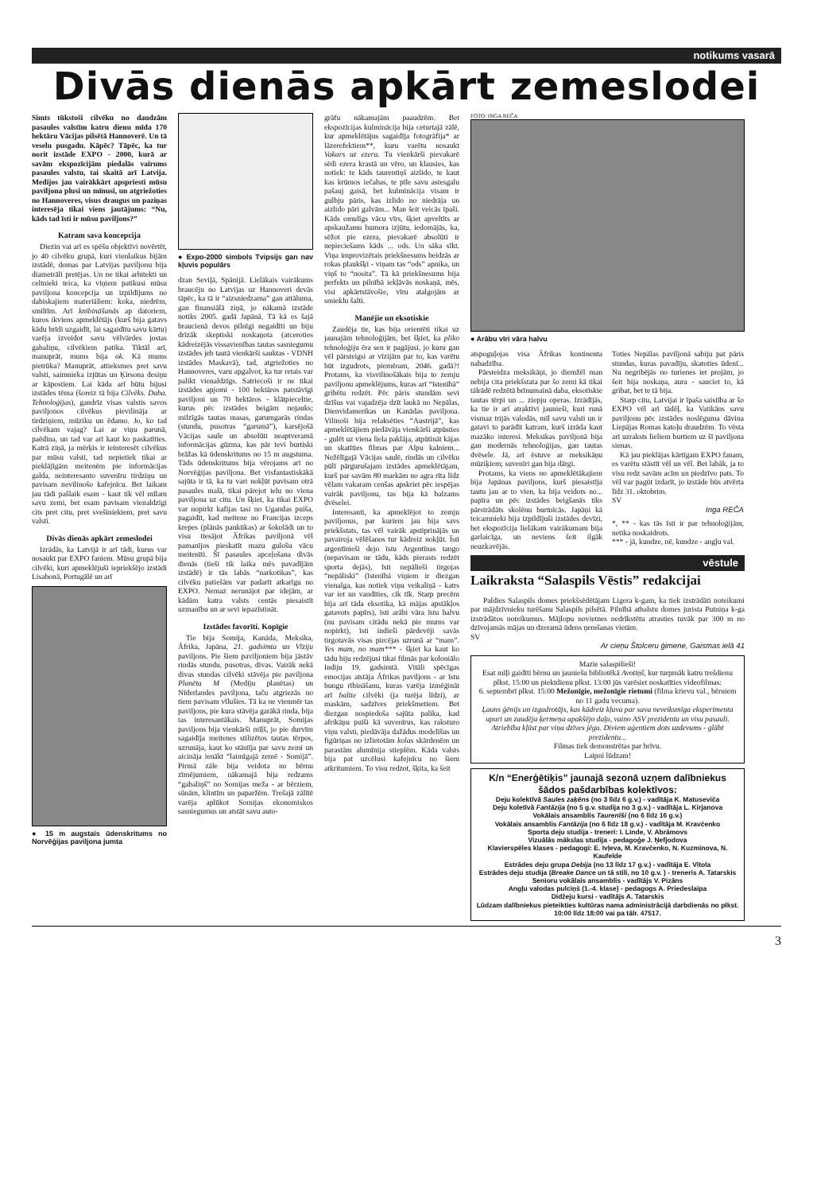notikums vasarā
Divās dienās apkārt zemeslodei
Simts tūkstoši cilvēku no daudzām pasaules valstīm katru dienu mīda 170 hektāru Vācijas pilsētā Hannoverē. Un tā veselu pusgadu. Kāpēc? Tāpēc, ka tur norit izstāde EXPO - 2000, kurā ar savām ekspozīcijām piedalās vairums pasaules valstu, tai skaitā arī Latvija. Medijos jau vairākkārt apspriesti mūsu paviljona plusi un mīnusi, un atgriežoties no Hannoveres, visus draugus un paziņas interesēja tikai viens jautājums: “Nu, kāds tad īsti ir mūsu paviljons?”
Katram sava koncepcija
Diezin vai arī es spēšu objektīvi novērtēt, jo 40 cilvēku grupā, kuri vienlaikus bijām izstādē, domas par Latvijas paviljonu bija diametrāli pretējas. Un ne tikai arhitekti un celtnieki teica, ka viņiem patikusi mūsu paviljona koncepcija un izpildījums no dabiskajiem materiāliem: koka, niedrēm, smiltīm. Arī knibināšanās ap datoriem, kuros ikviens apmeklētājs (kurš bija gatavs kādu brīdi uzgaidīt, lai sagaidītu savu kārtu) varēja izveidot savu vēlvārdes jostas gabaliņu, cilvēkiem patika. Tiktāl arī, manuprāt, mums bija ok. Kā mums pietrūka? Manuprāt, attieksmes pret savu valsti, saimnieka izjūtas un Ķirsona desiņu ar kāpostiem. Lai kāda arī būtu bijusi izstādes tēma (šoreiz tā bija Cilvēks. Daba. Tehnoloģijas), gandrīz visas valstis savos paviljonos cilvēkus pievilināja ar tirdziņiem, mūziku un ēdamo. Jo, ko tad cilvēkam vajag? Lai ar viņu parunā, paēdina, un tad var arī kaut ko paskatīties. Katrā ziņā, ja mērķis ir ieinteresēt cilvēkus par mūsu valsti, tad nepietiek tikai ar pieklājīgām meitenēm pie informācijas galda, neinteresanto suvenīru tirdziņu un pavisam nevilinošo kafejnīcu. Bet laikam jau tādi pašlaik esam - kaut tik vēl mīlam savu zemi, bet esam pavisam vienaldzīgi cits pret citu, pret svešiniekiem, pret savu valsti.
Divās dienās apkārt zemeslodei
Izrādās, ka Latvijā ir arī tādi, kurus var nosaukt par EXPO faniem. Mūsu grupā bija cilvēki, kuri apmeklējuši iepriekšējo izstādi Lisabonā, Portugālē un arī
● 15 m augstais ūdenskritums no Norvēģijas paviljona jumta
● Expo-2000 simbols Tvipsijs gan nav kļuvis populārs
dzan Seviļā, Spānijā. Lielākais vairākums braucēju no Latvijas uz Hannoveri devās tāpēc, ka tā ir “aizsniedzama” gan attāluma, gan finansiālā ziņā, jo nākamā izstāde notiks 2005. gadā Japānā. Tā kā es šajā braucienā devos pilnīgi negaidīti un biju drīzāk skeptiski noskaņota (atceroties kādreizējās vissavienības tautas sasniegumu izstādes jeb tautā vienkārši sauktas - VDNH izstādes Maskavā), tad, atgriežoties no Hannoveres, varu apgalvot, ka tur retais var palikt vienaldzīgs. Satriecoši ir ne tikai izstādes apjomi - 100 hektāros patstāvīgi paviljoni un 70 hektāros - klātpieceltie, kurus pēc izstādes beigām nojauks; milzīgās tautas masas, garumgarās rindas (stundu, pusotras “garumā”), karsējošā Vācijas saule un absolūti neaptveramā informācijas gūzma, kas pār tevi burtiski brāžas kā ūdenskritums no 15 m augstuma. Tāds ūdenskritums bija vērojams arī no Norvēģijas paviljona. Bet visfantastiskākā sajūta ir tā, ka tu vari nokļūt pavisam otrā pasaules malā, tikai pārejot ielu no viena paviljona uz citu. Un šķiet, ka tikai EXPO var nopirkt kafijas tasi no Ugandas puiša, pagaidīt, kad meitene no Francijas izceps krepes (plānās pankūkas) ar šokolādi un to visu tiesājot Āfrikas paviljonā vēl pamanījos pieskatīt mazu gulošu vācu meitenīti. Šī pasaules apceļošana divās dienās (tieši tik laika mēs pavadījām izstādē) ir tās labās “narkotikas”, kas cilvēku patiešām var padarīt atkarīgu no EXPO. Nemaz nerunājot par idejām, ar kādām katra valsts centās piesaistīt uzmanību un ar sevi iepazīstināt.
Izstādes favorīti. Kopīgie
Tie bija Somija, Kanāda, Meksika, Āfrika, Japāna, 21. gadsimta un Vīziju paviljons. Pie šiem paviljoniem bija jāstāv rindās stundu, pusotras, divas. Vairāk nekā divas stundas cilvēki stāvēja pie paviljona Planēta M (Mediju planētas) un Nīderlandes paviljona, taču atgriezās no tiem pavisam vīlušies. Tā ka ne vienmēr tas paviljons, pie kura stāvēja garākā rinda, bija tas interesantākais. Manuprāt, Somijas paviljons bija vienkārši mīļš, jo pie durvīm sagaidīja meitenes stilizētos tautas tērpos, uzrunāja, kaut ko stāstīja par savu zemi un aicināja ienākt “laimīgajā zemē - Somijā”. Pirmā zāle bija veidota no bērnu zīmējumiem, nākamajā bija redzams “gabaliņš” no Somijas meža - ar bērziem, sūnām, klintīm un paparžēm. Trešajā zālītē varēja aplūkot Somijas ekonomiskos sasniegumus un atstāt savu auto-
grāfu nākamajām paaudzēm. Bet ekspozīcijas kulminācija bija ceturtajā zālē, kur apmeklētājus sagaidīja fotogrāfija* ar lāzerefektiem**, kuru varētu nosaukt Vakars uz ezera. Tu vienkārši pievakarē sēdi ezera krastā un vēro, un klausies, kas notiek: te kāds taurentiņš aizlido, te kaut kas krūmos iečabas, te pīle savu astesgalu pašauj gaisā, bet kulminācija visam ir gulbju pāris, kas izlido no niedrāja un aizlido pāri galvām... Man šeit veicās īpaši. Kāds omulīgs vācu vīrs, šķiet apveltīts ar apskaužamu humora izjūtu, iedomājās, ka, sēžot pie ezera, pievakarē absolūti ir nepieciešams kāds ... ods. Un sāka sīkt. Viņa improvizētais priekšnesums beidzās ar rokas plaukšķi - viņam tas “ods” apnika, un viņš to “nosita”. Tā kā priekšnesums bija perfekts un pilnībā iekļāvās noskaņā, mēs, visi apkārtstāvošie, vīru atalgojām ar smieklu šalti.
Manējie un eksotiskie
Zaudēja tie, kas bija orientēti tikai uz jaunajām tehnoloģijām, bet šķiet, ka pliko tehnoloģiju ēra sen ir pagājusi, jo kuru gan vēl pārsteigsi ar vīzijām par to, kas varētu būt izgudrots, piemēram, 2046. gadā?! Protams, ka visvilinošākais bija to zemju paviljonu apmeklējums, kuras arī “īstenībā” gribētu redzēt. Pēc pāris stundām sevi dzīšus vai vajadzēja dzīt laukā no Nepālas, Dienvidamerikas un Kanādas paviljona. Vilinoši bija relaksēties “Austrijā”, kas apmeklētājiem piedāvāja vienkārši atpūsties - gulēt uz viena liela paklāja, atpūtināt kājas un skatīties filmas par Alpu kalniem... Nežēlīgajā Vācijas saulē, rindās un cilvēku pūlī pārgurušajam izstādes apmeklētājam, kurš par savām 80 markām no agra rīta līdz vēlam vakaram cenšas apskriet pēc iespējas vairāk paviljonu, tas bija kā balzams dvēselei.
Interesanti, ka apmeklējot to zemju paviljonus, par kuriem jau bija savs priekšstats, tas vēl vairāk apstiprinājās un pavairoja vēlēšanos tur kādreiz nokļūt. Īsti argentīnieši dejo īstu Argentīnas tango (nepavisam ne tādu, kāds pierasts redzēt sporta dejās), īsti nepālieši tirgojas “nepāliski” (īstenībā viņiem ir diezgan vienalga, kas notiek viņu veikaliņā - katrs var iet un vandīties, cik tīk. Starp precēm bija arī tāda eksotika, kā mājas apstākļos gatavots papīrs), īsti arābi vāra īstu halvu (nu pavisam citādu nekā pie mums var nopirkt), īsti indieši pārdevēji savās tirgotavās visas pircējas uzrunā ar “mam”. Yes mam, no mam*** - šķiet ka kaut ko tādu biju redzējusi tikai filmās par koloniālo Indiju 19. gadsimtā. Vitāli spēcīgas emocijas atstāja Āfrikas paviljons - ar īstu bungu rībināšanu, kuras varēja izmēģināt arī baltie cilvēki (ja turēja līdzi), ar maskām, sadzīves priekšmetiem. Bet diezgan nospiedoša sajūta palika, kad afrikāņu puiši kā suvenīrus, kas raksturo viņu valsti, piedāvāja dažādus modelīšus un figūriņas no izlietotām kolas skārdenēm un parastām alumīnija stieplēm. Kāda valsts bija pat uzcēlusi kafejnīcu no šiem atkritumiem. To visu redzot, šķita, ka šeit
FOTO: INGA REČA
● Arābu vīri vāra halvu
atspoguļojas visa Āfrikas kontinenta nabadzība.
Pārsteidza meksikāņi, jo diemžēl man nebija cita priekšstata par šo zemi kā tikai tālrādē redzētā brīnumainā daba, eksotiskie tautas tērpi un ... ziepju operas. Izrādījās, ka tie ir arī atraktīvi jaunieši, kuri runā vismaz trijās valodās, mīl savu valsti un ir gatavi to parādīt katram, kurš izrāda kaut mazāko interesi. Meksikas paviljonā bija gan modernās tehnoloģijas, gan tautas dvēsele. Jā, arī ēstuve ar meksikāņu mūziķiem; suvenīri gan bija dārgi.
Protams, ka viens no apmeklētākajiem bija Japānas paviljons, kurš piesaistīja tautu jau ar to vien, ka bija veidots no... papīra un pēc izstādes beigšanās tiks pārstrādāts skolēnu burtnīcās. Japāņi kā teicamnieki bija izpildījuši izstādes devīzi, bet ekspozīcija lielākam vairākumam bija garlaicīga, un neviens šeit ilgāk neuzkavējās.
Toties Nepālas paviljonā sabiju pat pāris stundas, kuras pavadīju, skatoties ūdenī... Nu negribējās no turienes iet projām, jo šeit bija noskaņa, aura - sauciet to, kā gribat, bet te tā bija.
Starp citu, Latvijai ir īpaša saistība ar šo EXPO vēl arī tādēļ, ka Vatikāns savu paviljonu pēc izstādes noslēguma dāvina Liepājas Romas katoļu draudzēm. To vēsta arī uzraksts lieliem burtiem uz šī paviljona sienas.
Kā jau pieklājas kārtīgam EXPO fanam, es varētu stāstīt vēl un vēl. Bet labāk, ja to visu redz savām acīm un piedzīvo pats. To vēl var pagūt izdarīt, jo izstāde būs atvērta līdz 31. oktobrim.
SV
Inga REČA
*, ** - kas tās īsti ir par tehnoloģijām, netika noskaidrots.
*** - jā, kundze, nē, kundze - angļu val.
vēstule
Laikraksta “Salaspils Vēstis” redakcijai
Paldies Salaspils domes priekšsēdētājam Ligera k-gam, ka tiek izstrādāti noteikumi par mājdzīvnieku turēšanu Salaspils pilsētā. Pilnībā atbalstu domes jurista Putniņa k-ga izstrādātos noteikumus. Mājlopu novietnes nedrīkstētu atrasties tuvāk par 300 m no dzīvojamās mājas un dzeramā ūdens ņemšanas vietām.
SV
Ar cieņu Štolceru ģimene, Gaismas ielā 41
Mazie salaspilieši!
Esat mīļi gaidīti bērnu un jauniešu bibliotēkā Avotiņš, kur turpmāk katru trešdienu plkst. 15:00 un piektdienu plkst. 13:00 jūs varēsiet noskatīties videofilmas:
6. septembrī plkst. 15:00 Mežonīgie, mežonīgie rietumi (filma krievu val., bērniem no 11 gadu vecuma).
Ļauns ģēnijs un izgudrotājs, kas kādreiz kļuva par sava neveiksmīga eksperimenta upuri un zaudēja ķermeņa apakšējo daļu, vaino ASV prezidentu un visu pasauli. Atriebība kļūst par viņa dzīves jēgu. Diviem aģentiem dots uzdevums - glābt prezidentu...
Filmas tiek demonstrētas par brīvu.
Laipni lūdzam!
K/n “Enerģētiķis” jaunajā sezonā uzņem dalībniekus šādos pašdarbības kolektīvos:
Deju kolektīvā Saules zaķēns (no 3 līdz 6 g.v.) - vadītāja K. Matuseviča
Deju koletīvā Fantāzija (no 5 g.v. studija no 3 g.v.) - vadītāja L. Kirjanova
Vokālais ansamblis Taurenīši (no 6 līdz 16 g.v.)
Vokālais ansamblis Fantāzija (no 6 līdz 18 g.v.) - vadītāja M. Kravčenko
Sporta deju studija - treneri: I. Linde, V. Abrāmovs
Vizuālās mākslas studija - pedagoģe J. Ņefjodova
Klavierspēles klases - pedagogi: E. Ivļeva, M. Kravčenko, N. Kuzminova, N. Kaufelde
Estrādes deju grupa Debija (no 13 līdz 17 g.v.) - vadītāja E. Vītola
Estrādes deju studija (Breake Dance un tā stili, no 10 g.v. ) - treneris A. Tatarskis
Senioru vokālais ansamblis - vadītājs V. Pizāns
Angļu valodas pulciņš (1.-4. klase) - pedagogs A. Priedeslaipa
Didžeju kursi - vadītājs A. Tatarskis
Lūdzam dalībniekus pieteikties kultūras nama administrācijā darbdienās no plkst. 10:00 līdz 18:00 vai pa tālr. 47517.
3